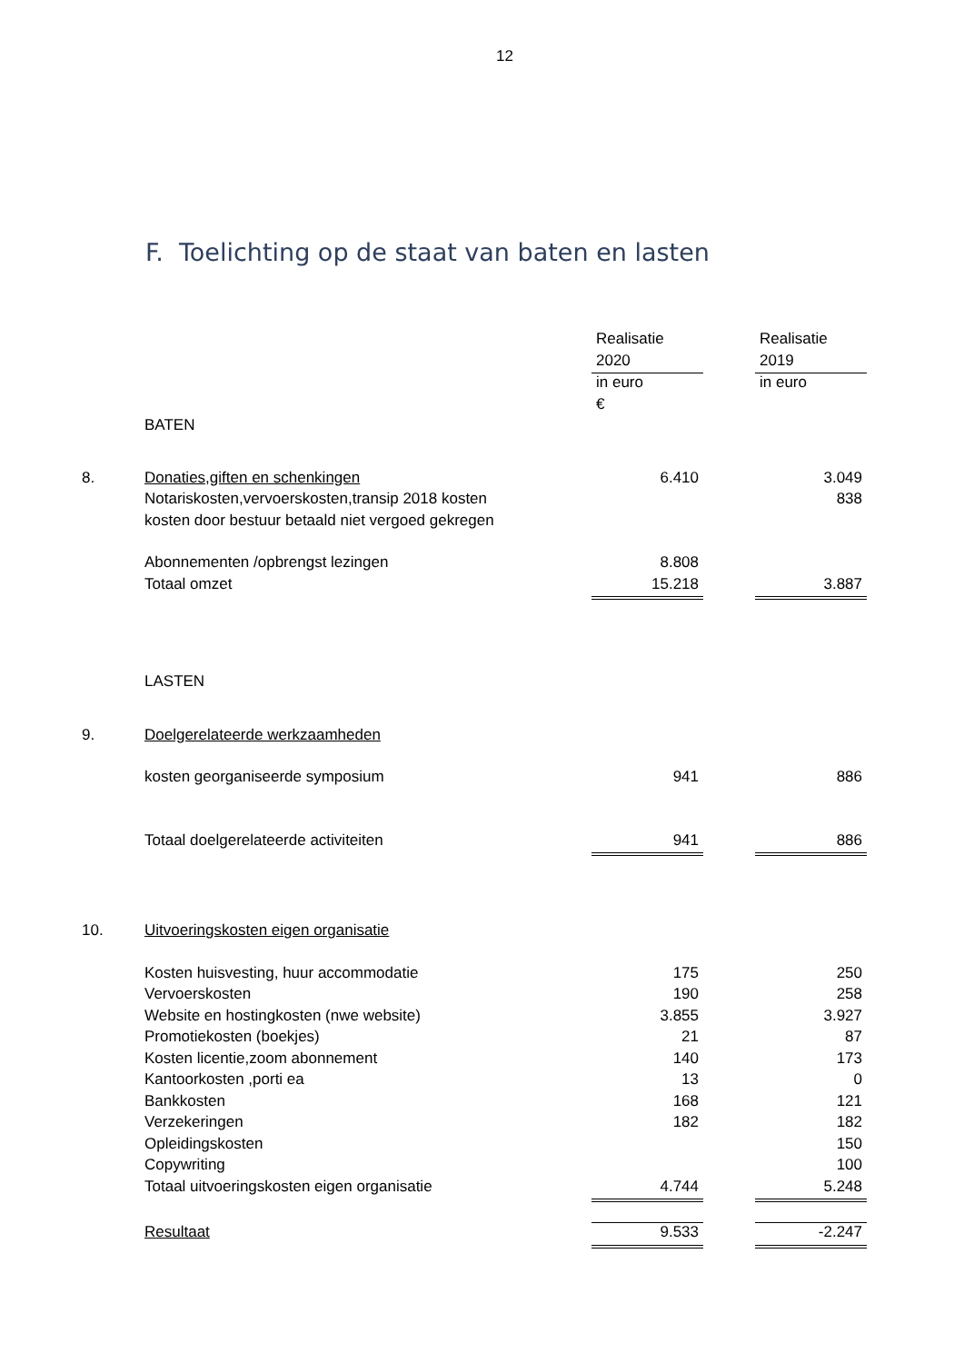12
F. Toelichting op de staat van baten en lasten
| | | Realisatie | | Realisatie |
| | | 2020 | | 2019 |
| | | in euro | | in euro |
| | | € | | |
| | BATEN | | | |
| 8. | Donaties,giften en schenkingen | 6.410 | | 3.049 |
| | Notariskosten,vervoerskosten,transip 2018 kosten | | | 838 |
| | kosten door bestuur betaald niet vergoed gekregen | | | |
| | Abonnementen /opbrengst lezingen | 8.808 | | |
| | Totaal omzet | 15.218 | | 3.887 |
| | LASTEN | | | |
| 9. | Doelgerelateerde werkzaamheden | | | |
| | kosten georganiseerde symposium | 941 | | 886 |
| | Totaal doelgerelateerde activiteiten | 941 | | 886 |
| 10. | Uitvoeringskosten eigen organisatie | | | |
| | Kosten huisvesting, huur accommodatie | 175 | | 250 |
| | Vervoerskosten | 190 | | 258 |
| | Website en hostingkosten (nwe website) | 3.855 | | 3.927 |
| | Promotiekosten (boekjes) | 21 | | 87 |
| | Kosten licentie,zoom abonnement | 140 | | 173 |
| | Kantoorkosten ,porti ea | 13 | | 0 |
| | Bankkosten | 168 | | 121 |
| | Verzekeringen | 182 | | 182 |
| | Opleidingskosten | | | 150 |
| | Copywriting | | | 100 |
| | Totaal uitvoeringskosten eigen organisatie | 4.744 | | 5.248 |
| | Resultaat | 9.533 | | -2.247 |